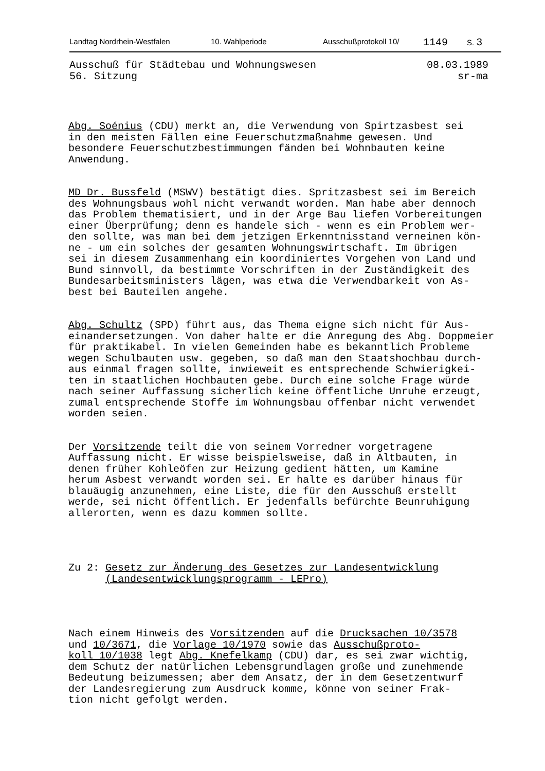Landtag Nordrhein-Westfalen 10. Wahlperiode Ausschußprotokoll 10/ 1149 S. 3
Ausschuß für Städtebau und Wohnungswesen
56. Sitzung
08.03.1989
sr-ma
Abg. Soénius (CDU) merkt an, die Verwendung von Spirtzasbest sei in den meisten Fällen eine Feuerschutzmaßnahme gewesen. Und besondere Feuerschutzbestimmungen fänden bei Wohnbauten keine Anwendung.
MD Dr. Bussfeld (MSWV) bestätigt dies. Spritzasbest sei im Bereich des Wohnungsbaus wohl nicht verwandt worden. Man habe aber dennoch das Problem thematisiert, und in der Arge Bau liefen Vorbereitungen einer Überprüfung; denn es handele sich - wenn es ein Problem wer- den sollte, was man bei dem jetzigen Erkenntnisstand verneinen kön- ne - um ein solches der gesamten Wohnungswirtschaft. Im übrigen sei in diesem Zusammenhang ein koordiniertes Vorgehen von Land und Bund sinnvoll, da bestimmte Vorschriften in der Zuständigkeit des Bundesarbeitsministers lägen, was etwa die Verwendbarkeit von As- best bei Bauteilen angehe.
Abg. Schultz (SPD) führt aus, das Thema eigne sich nicht für Aus- einandersetzungen. Von daher halte er die Anregung des Abg. Doppmeier für praktikabel. In vielen Gemeinden habe es bekanntlich Probleme wegen Schulbauten usw. gegeben, so daß man den Staatshochbau durch- aus einmal fragen sollte, inwieweit es entsprechende Schwierigkei- ten in staatlichen Hochbauten gebe. Durch eine solche Frage würde nach seiner Auffassung sicherlich keine öffentliche Unruhe erzeugt, zumal entsprechende Stoffe im Wohnungsbau offenbar nicht verwendet worden seien.
Der Vorsitzende teilt die von seinem Vorredner vorgetragene Auffassung nicht. Er wisse beispielsweise, daß in Altbauten, in denen früher Kohleöfen zur Heizung gedient hätten, um Kamine herum Asbest verwandt worden sei. Er halte es darüber hinaus für blauäugig anzunehmen, eine Liste, die für den Ausschuß erstellt werde, sei nicht öffentlich. Er jedenfalls befürchte Beunruhigung allerorten, wenn es dazu kommen sollte.
Zu 2: Gesetz zur Änderung des Gesetzes zur Landesentwicklung (Landesentwicklungsprogramm - LEPro)
Nach einem Hinweis des Vorsitzenden auf die Drucksachen 10/3578 und 10/3671, die Vorlage 10/1970 sowie das Ausschußproto- koll 10/1038 legt Abg. Knefelkamp (CDU) dar, es sei zwar wichtig, dem Schutz der natürlichen Lebensgrundlagen große und zunehmende Bedeutung beizumessen; aber dem Ansatz, der in dem Gesetzentwurf der Landesregierung zum Ausdruck komme, könne von seiner Frak- tion nicht gefolgt werden.